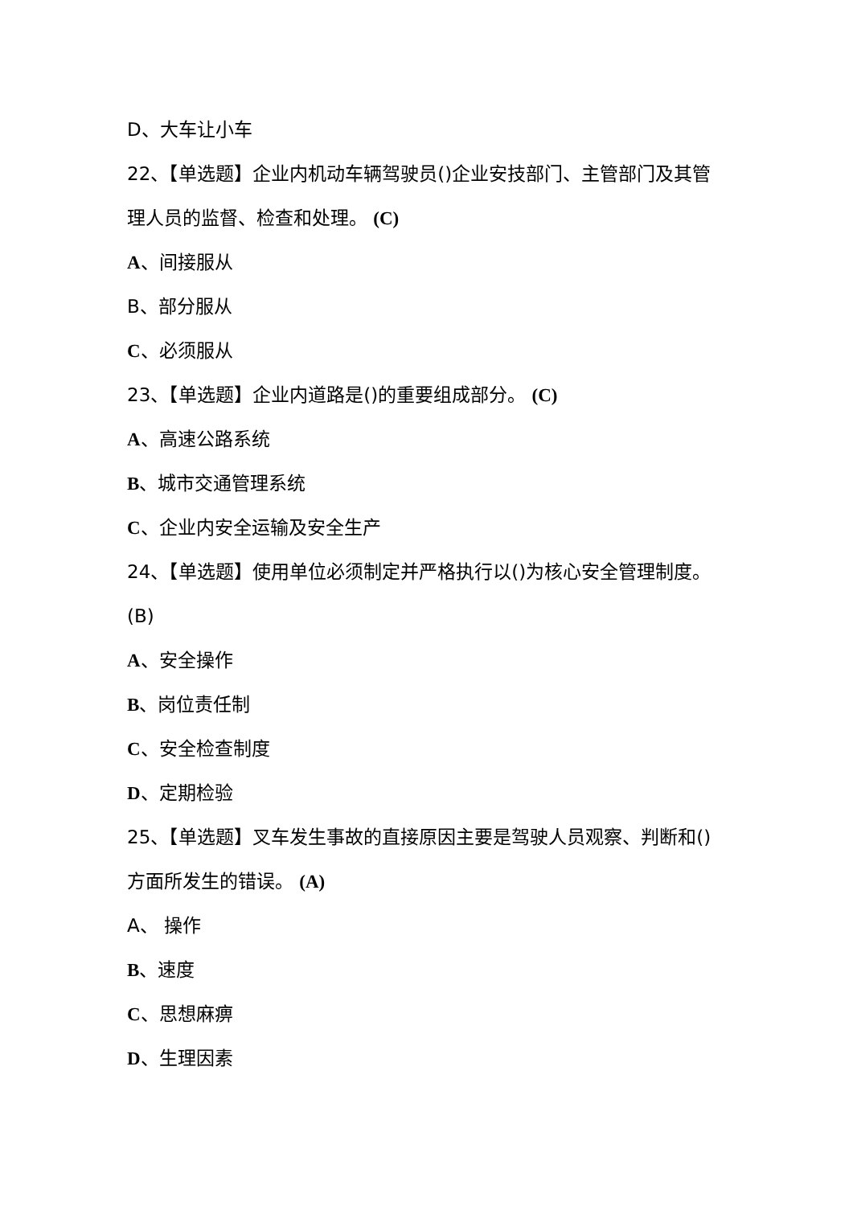D、大车让小车
22、【单选题】企业内机动车辆驾驶员()企业安技部门、主管部门及其管理人员的监督、检查和处理。 (C)
A、间接服从
B、部分服从
C、必须服从
23、【单选题】企业内道路是()的重要组成部分。 (C)
A、高速公路系统
B、城市交通管理系统
C、企业内安全运输及安全生产
24、【单选题】使用单位必须制定并严格执行以()为核心安全管理制度。 (B)
A、安全操作
B、岗位责任制
C、安全检查制度
D、定期检验
25、【单选题】叉车发生事故的直接原因主要是驾驶人员观察、判断和()方面所发生的错误。 (A)
A、 操作
B、速度
C、思想麻痹
D、生理因素